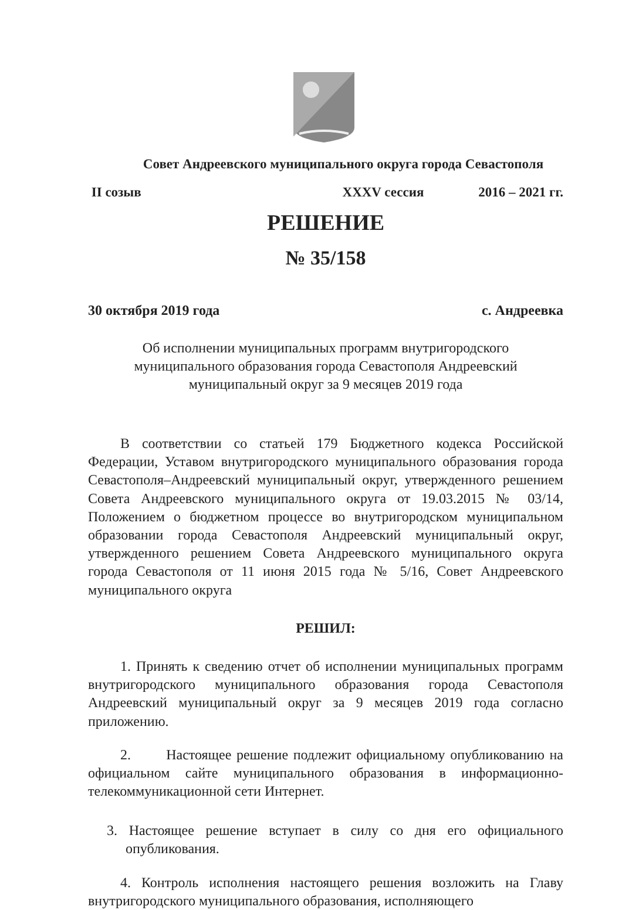Совет Андреевского муниципального округа города Севастополя
II созыв XXXV сессия 2016 – 2021 гг.
РЕШЕНИЕ
№ 35/158
30 октября 2019 года с. Андреевка
Об исполнении муниципальных программ внутригородского муниципального образования города Севастополя Андреевский муниципальный округ за 9 месяцев 2019 года
В соответствии со статьей 179 Бюджетного кодекса Российской Федерации, Уставом внутригородского муниципального образования города Севастополя–Андреевский муниципальный округ, утвержденного решением Совета Андреевского муниципального округа от 19.03.2015 № 03/14, Положением о бюджетном процессе во внутригородском муниципальном образовании города Севастополя Андреевский муниципальный округ, утвержденного решением Совета Андреевского муниципального округа города Севастополя от 11 июня 2015 года № 5/16, Совет Андреевского муниципального округа
РЕШИЛ:
1. Принять к сведению отчет об исполнении муниципальных программ внутригородского муниципального образования города Севастополя Андреевский муниципальный округ за 9 месяцев 2019 года согласно приложению.
2. Настоящее решение подлежит официальному опубликованию на официальном сайте муниципального образования в информационно-телекоммуникационной сети Интернет.
3. Настоящее решение вступает в силу со дня его официального опубликования.
4. Контроль исполнения настоящего решения возложить на Главу внутригородского муниципального образования, исполняющего